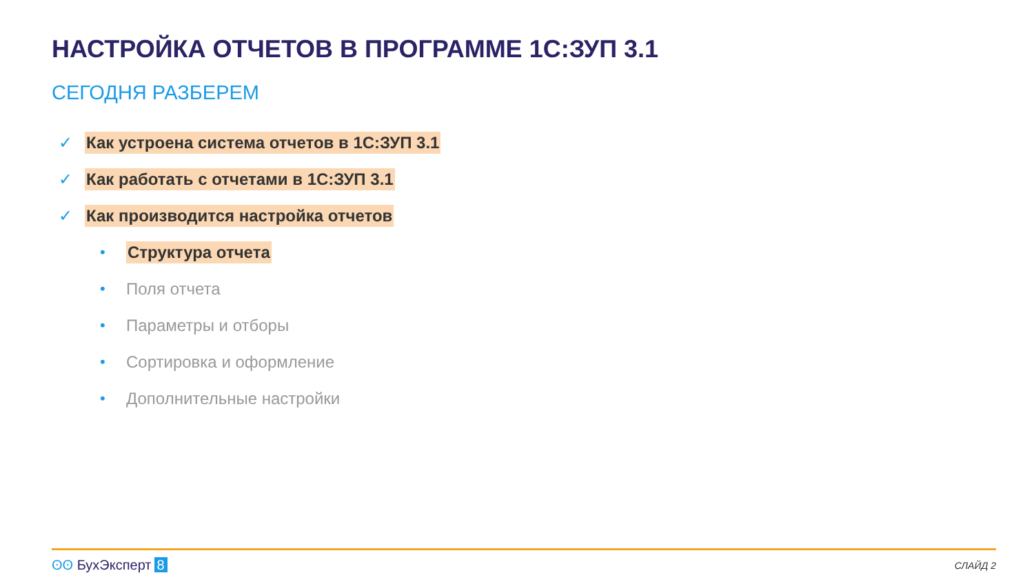НАСТРОЙКА ОТЧЕТОВ В ПРОГРАММЕ 1С:ЗУП 3.1
СЕГОДНЯ РАЗБЕРЕМ
✓ Как устроена система отчетов в 1С:ЗУП 3.1
✓ Как работать с отчетами в 1С:ЗУП 3.1
✓ Как производится настройка отчетов
• Структура отчета
• Поля отчета
• Параметры и отборы
• Сортировка и оформление
• Дополнительные настройки
ʘʘ БухЭксперт 8 СЛАЙД 2